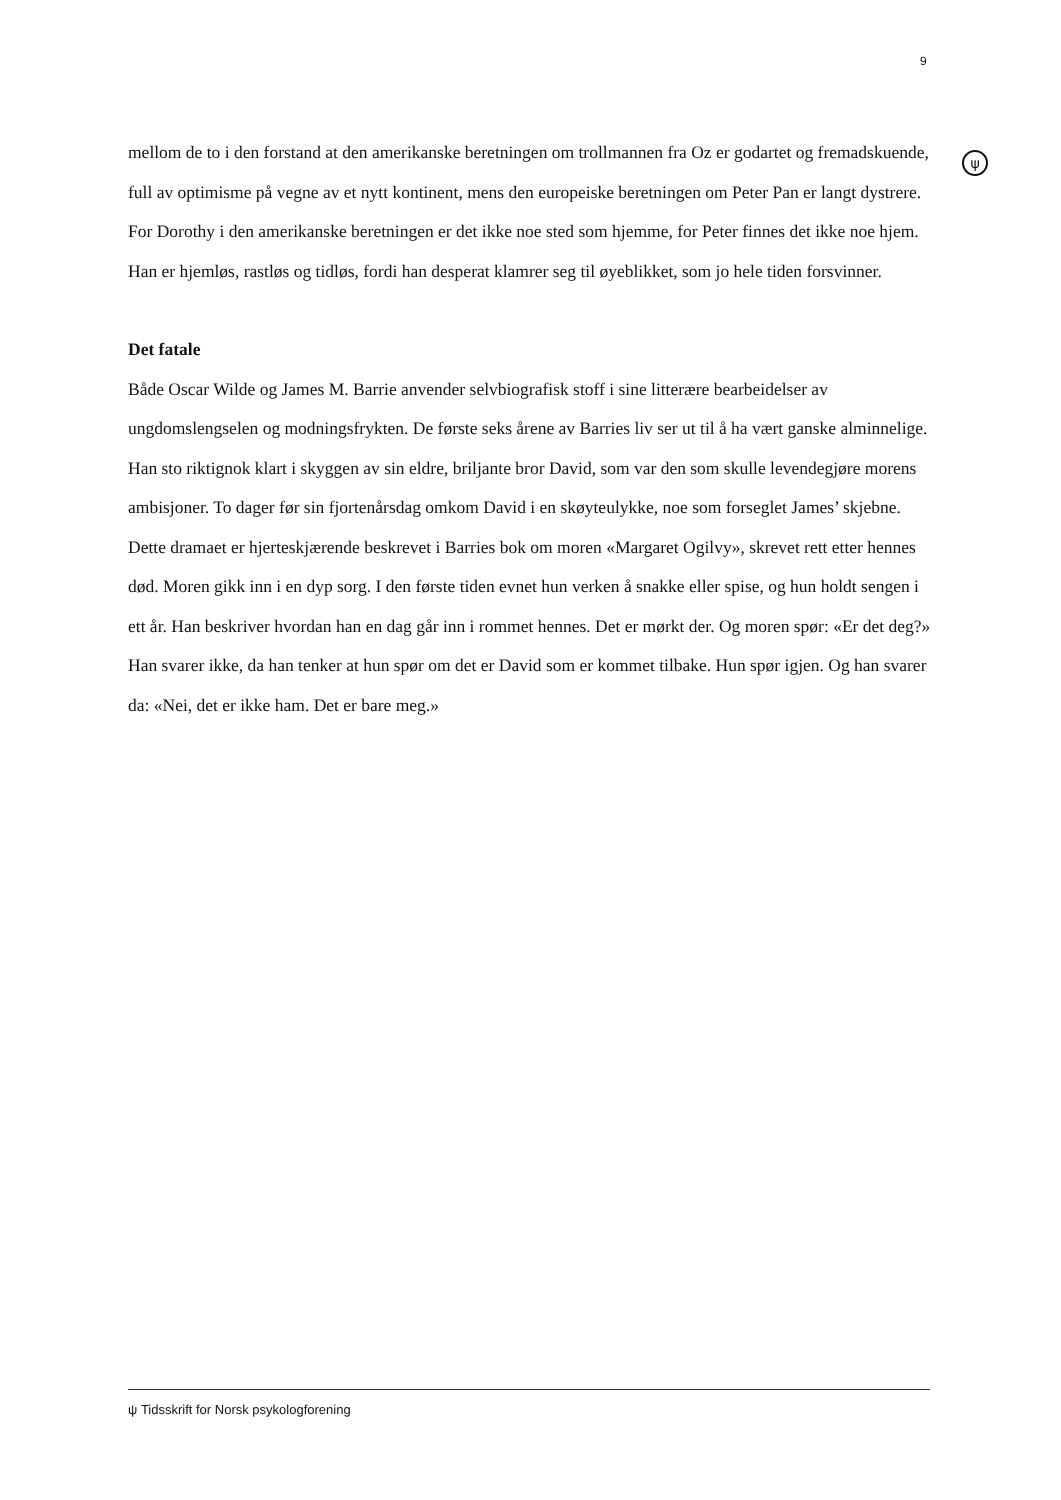9
ψ
mellom de to i den forstand at den amerikanske beretningen om trollmannen fra Oz er godartet og fremadskuende, full av optimisme på vegne av et nytt kontinent, mens den europeiske beretningen om Peter Pan er langt dystrere. For Dorothy i den amerikanske beretningen er det ikke noe sted som hjemme, for Peter finnes det ikke noe hjem. Han er hjemløs, rastløs og tidløs, fordi han desperat klamrer seg til øyeblikket, som jo hele tiden forsvinner.
Det fatale
Både Oscar Wilde og James M. Barrie anvender selvbiografisk stoff i sine litterære bearbeidelser av ungdomslengselen og modningsfrykten. De første seks årene av Barries liv ser ut til å ha vært ganske alminnelige. Han sto riktignok klart i skyggen av sin eldre, briljante bror David, som var den som skulle levendegjøre morens ambisjoner. To dager før sin fjortenårsdag omkom David i en skøyteulykke, noe som forseglet James’ skjebne. Dette dramaet er hjerteskjærende beskrevet i Barries bok om moren «Margaret Ogilvy», skrevet rett etter hennes død. Moren gikk inn i en dyp sorg. I den første tiden evnet hun verken å snakke eller spise, og hun holdt sengen i ett år. Han beskriver hvordan han en dag går inn i rommet hennes. Det er mørkt der. Og moren spør: «Er det deg?» Han svarer ikke, da han tenker at hun spør om det er David som er kommet tilbake. Hun spør igjen. Og han svarer da: «Nei, det er ikke ham. Det er bare meg.»
ψ Tidsskrift for Norsk psykologforening